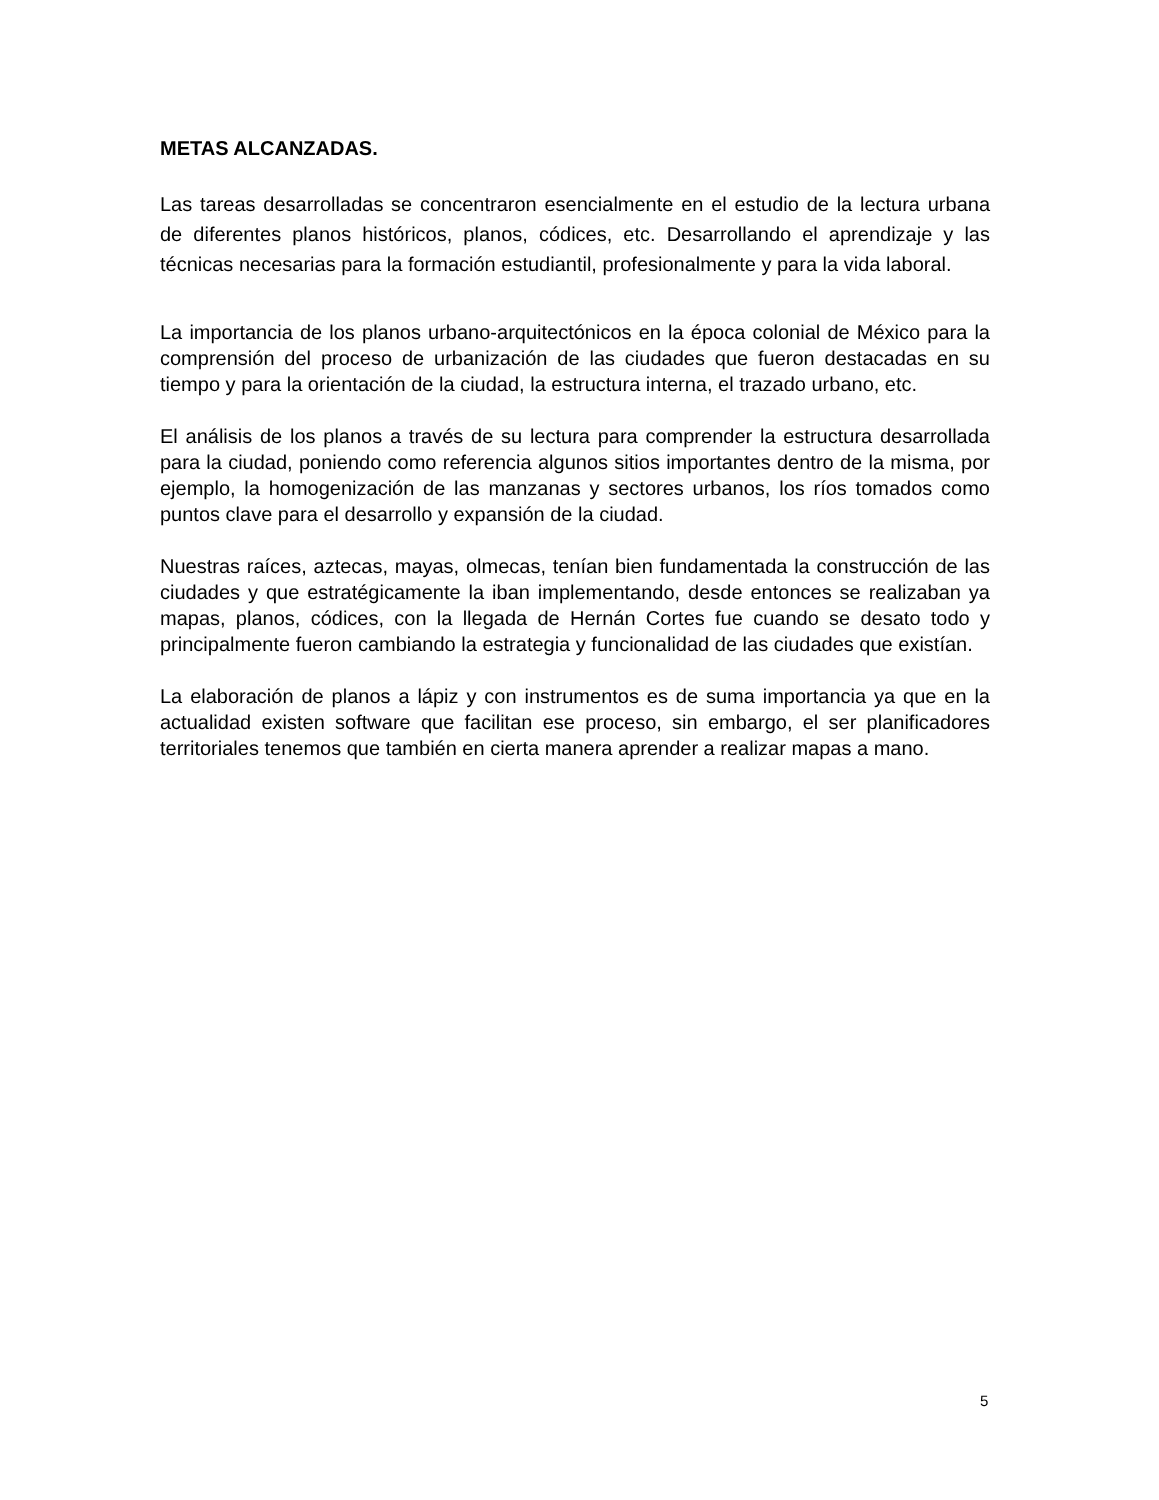METAS ALCANZADAS.
Las tareas desarrolladas se concentraron esencialmente en el estudio de la lectura urbana de diferentes planos históricos, planos, códices, etc. Desarrollando el aprendizaje y las técnicas necesarias para la formación estudiantil, profesionalmente y para la vida laboral.
La importancia de los planos urbano-arquitectónicos en la época colonial de México para la comprensión del proceso de urbanización de las ciudades que fueron destacadas en su tiempo y para la orientación de la ciudad, la estructura interna, el trazado urbano, etc.
El análisis de los planos a través de su lectura para comprender la estructura desarrollada para la ciudad, poniendo como referencia algunos sitios importantes dentro de la misma, por ejemplo, la homogenización de las manzanas y sectores urbanos, los ríos tomados como puntos clave para el desarrollo y expansión de la ciudad.
Nuestras raíces, aztecas, mayas, olmecas, tenían bien fundamentada la construcción de las ciudades y que estratégicamente la iban implementando, desde entonces se realizaban ya mapas, planos, códices, con la llegada de Hernán Cortes fue cuando se desato todo y principalmente fueron cambiando la estrategia y funcionalidad de las ciudades que existían.
La elaboración de planos a lápiz y con instrumentos es de suma importancia ya que en la actualidad existen software que facilitan ese proceso, sin embargo, el ser planificadores territoriales tenemos que también en cierta manera aprender a realizar mapas a mano.
5